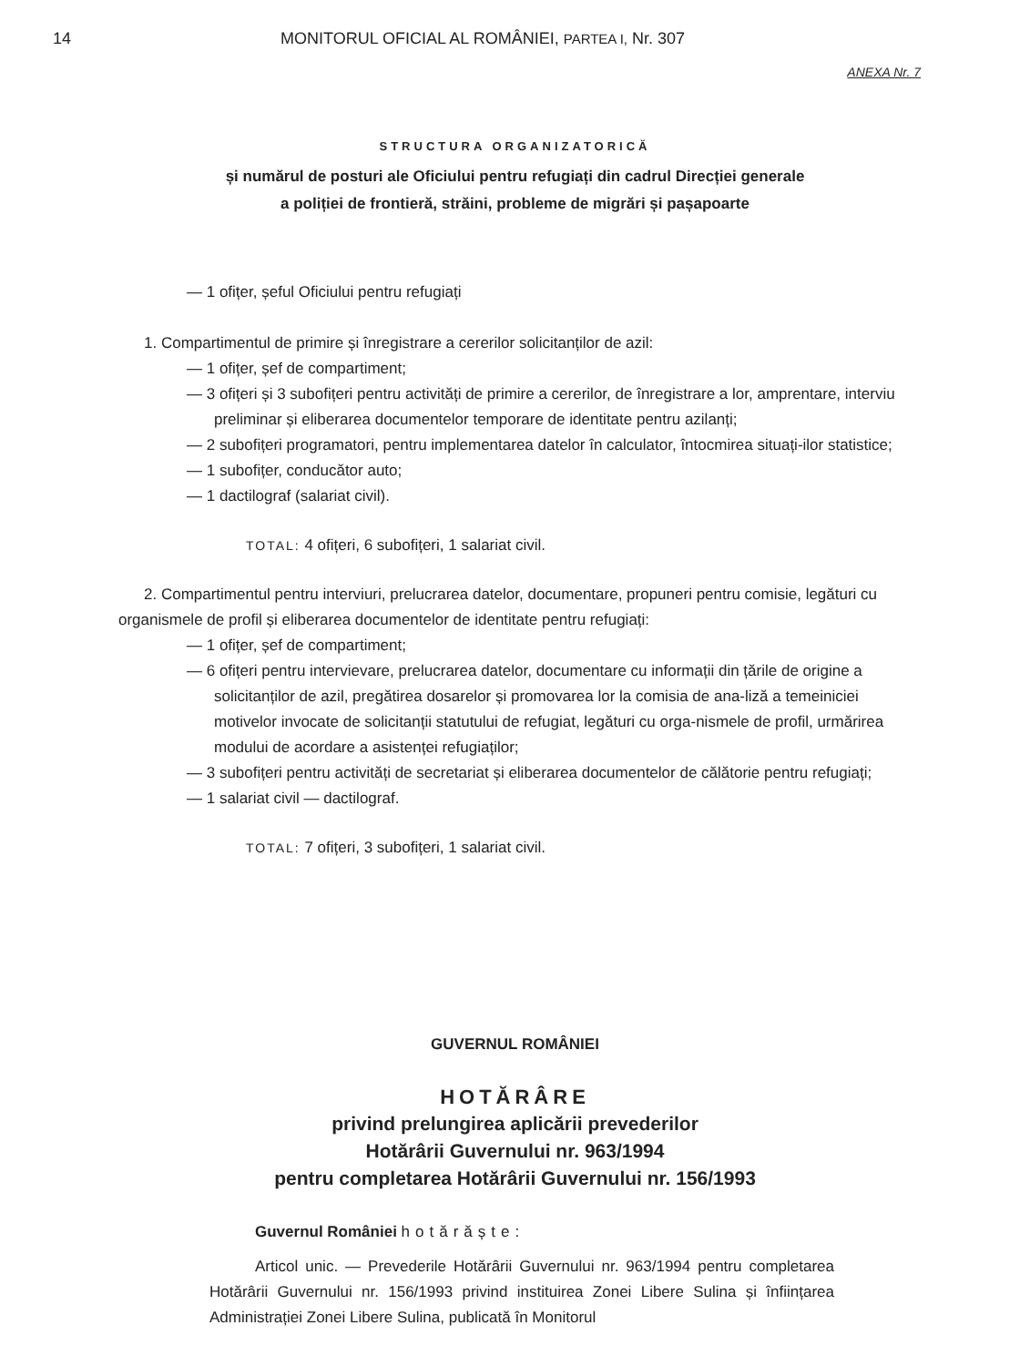14 MONITORUL OFICIAL AL ROMÂNIEI, PARTEA I, Nr. 307
ANEXA Nr. 7
STRUCTURA ORGANIZATORICĂ
și numărul de posturi ale Oficiului pentru refugiați din cadrul Direcției generale
a poliției de frontieră, străini, probleme de migrări și pașapoarte
— 1 ofițer, șeful Oficiului pentru refugiați
1. Compartimentul de primire și înregistrare a cererilor solicitanților de azil:
— 1 ofițer, șef de compartiment;
— 3 ofițeri și 3 subofițeri pentru activități de primire a cererilor, de înregistrare a lor, amprentare, interviu preliminar și eliberarea documentelor temporare de identitate pentru azilanți;
— 2 subofițeri programatori, pentru implementarea datelor în calculator, întocmirea situați-ilor statistice;
— 1 subofițer, conducător auto;
— 1 dactilograf (salariat civil).
TOTAL: 4 ofițeri, 6 subofițeri, 1 salariat civil.
2. Compartimentul pentru interviuri, prelucrarea datelor, documentare, propuneri pentru comisie, legături cu organismele de profil și eliberarea documentelor de identitate pentru refugiați:
— 1 ofițer, șef de compartiment;
— 6 ofițeri pentru intervievare, prelucrarea datelor, documentare cu informații din țările de origine a solicitanților de azil, pregătirea dosarelor și promovarea lor la comisia de ana-liză a temeiniciei motivelor invocate de solicitanții statutului de refugiat, legături cu orga-nismele de profil, urmărirea modului de acordare a asistenței refugiaților;
— 3 subofițeri pentru activități de secretariat și eliberarea documentelor de călătorie pentru refugiați;
— 1 salariat civil — dactilograf.
TOTAL: 7 ofițeri, 3 subofițeri, 1 salariat civil.
GUVERNUL ROMÂNIEI
HOTĂRÂRE
privind prelungirea aplicării prevederilor
Hotărârii Guvernului nr. 963/1994
pentru completarea Hotărârii Guvernului nr. 156/1993
Guvernul României hotărăște:
Articol unic. — Prevederile Hotărârii Guvernului nr. 963/1994 pentru completarea Hotărârii Guvernului nr. 156/1993 privind instituirea Zonei Libere Sulina și înființarea Administrației Zonei Libere Sulina, publicată în Monitorul